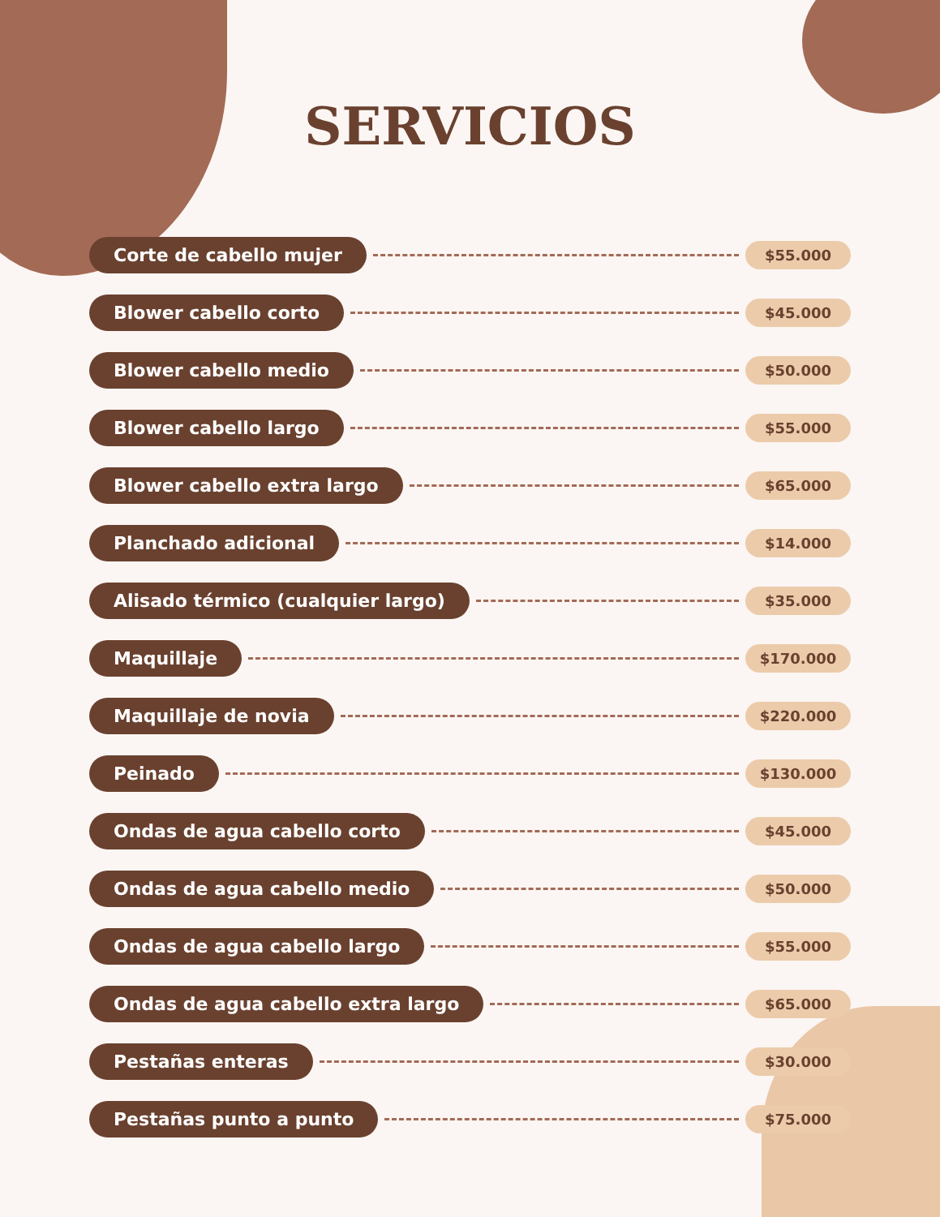SERVICIOS
Corte de cabello mujer $55.000
Blower cabello corto $45.000
Blower cabello medio $50.000
Blower cabello largo $55.000
Blower cabello extra largo $65.000
Planchado adicional $14.000
Alisado térmico (cualquier largo) $35.000
Maquillaje $170.000
Maquillaje de novia $220.000
Peinado $130.000
Ondas de agua cabello corto $45.000
Ondas de agua cabello medio $50.000
Ondas de agua cabello largo $55.000
Ondas de agua cabello extra largo $65.000
Pestañas enteras $30.000
Pestañas punto a punto $75.000